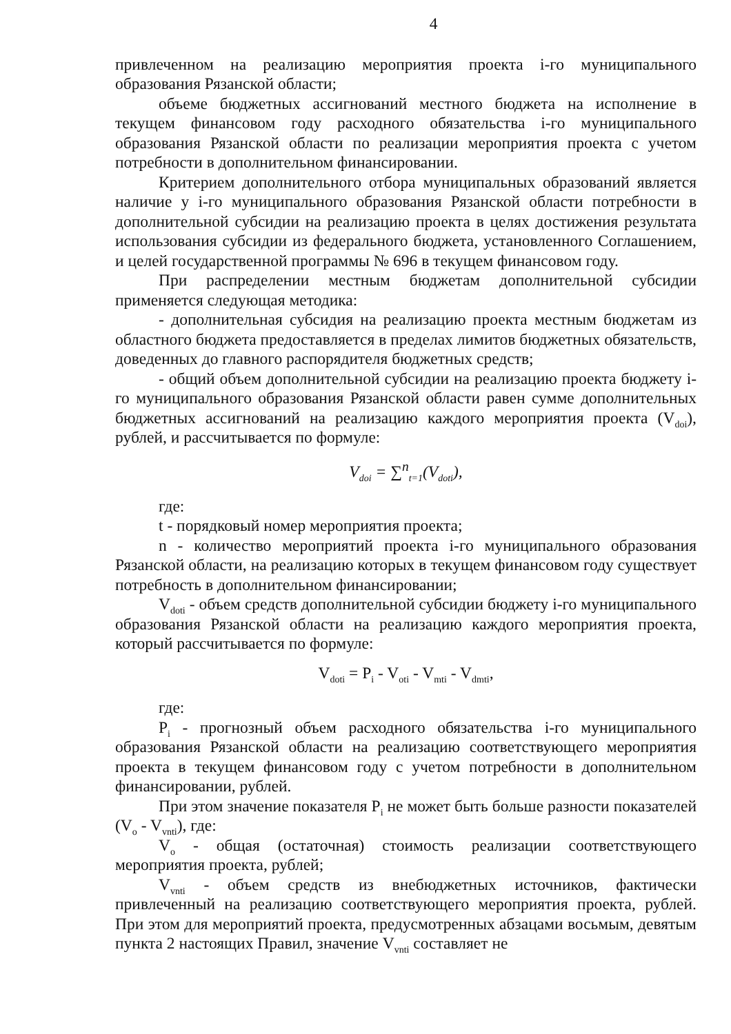4
привлеченном на реализацию мероприятия проекта i-го муниципального образования Рязанской области;
объеме бюджетных ассигнований местного бюджета на исполнение в текущем финансовом году расходного обязательства i-го муниципального образования Рязанской области по реализации мероприятия проекта с учетом потребности в дополнительном финансировании.
Критерием дополнительного отбора муниципальных образований является наличие у i-го муниципального образования Рязанской области потребности в дополнительной субсидии на реализацию проекта в целях достижения результата использования субсидии из федерального бюджета, установленного Соглашением, и целей государственной программы № 696 в текущем финансовом году.
При распределении местным бюджетам дополнительной субсидии применяется следующая методика:
- дополнительная субсидия на реализацию проекта местным бюджетам из областного бюджета предоставляется в пределах лимитов бюджетных обязательств, доведенных до главного распорядителя бюджетных средств;
- общий объем дополнительной субсидии на реализацию проекта бюджету i-го муниципального образования Рязанской области равен сумме дополнительных бюджетных ассигнований на реализацию каждого мероприятия проекта (V<sub>doi</sub>), рублей, и рассчитывается по формуле:
V<sub>doi</sub> = ∑<sup>n</sup><sub>t=1</sub>(V<sub>doti</sub>),
где:
t - порядковый номер мероприятия проекта;
n - количество мероприятий проекта i-го муниципального образования Рязанской области, на реализацию которых в текущем финансовом году существует потребность в дополнительном финансировании;
V<sub>doti</sub> - объем средств дополнительной субсидии бюджету i-го муниципального образования Рязанской области на реализацию каждого мероприятия проекта, который рассчитывается по формуле:
V<sub>doti</sub> = P<sub>i</sub> - V<sub>oti</sub> - V<sub>mti</sub> - V<sub>dmti</sub>,
где:
P<sub>i</sub> - прогнозный объем расходного обязательства i-го муниципального образования Рязанской области на реализацию соответствующего мероприятия проекта в текущем финансовом году с учетом потребности в дополнительном финансировании, рублей.
При этом значение показателя P<sub>i</sub> не может быть больше разности показателей (V<sub>o</sub> - V<sub>vnti</sub>), где:
V<sub>o</sub> - общая (остаточная) стоимость реализации соответствующего мероприятия проекта, рублей;
V<sub>vnti</sub> - объем средств из внебюджетных источников, фактически привлеченный на реализацию соответствующего мероприятия проекта, рублей. При этом для мероприятий проекта, предусмотренных абзацами восьмым, девятым пункта 2 настоящих Правил, значение V<sub>vnti</sub> составляет не